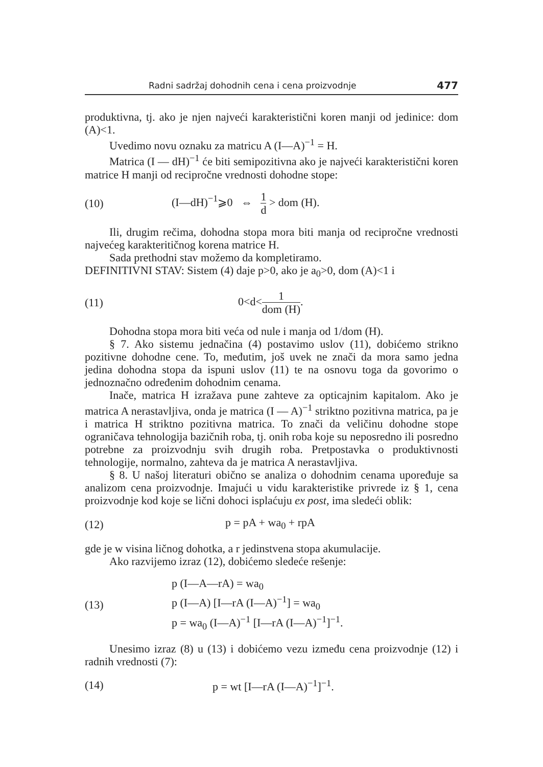Radni sadržaj dohodnih cena i cena proizvodnje 477
produktivna, tj. ako je njen najveći karakteristični koren manji od jedinice: dom (A)<1.
Uvedimo novu oznaku za matricu A (I—A)<sup>−1</sup> = H.
Matrica (I — dH)<sup>−1</sup> će biti semipozitivna ako je najveći karakteristični koren matrice H manji od recipročne vrednosti dohodne stope:
(10) (I—dH)<sup>−1</sup>⩾0 ⇔ 1 d > dom (H).
Ili, drugim rečima, dohodna stopa mora biti manja od recipročne vrednosti najvećeg karakteritičnog korena matrice H.
Sada prethodni stav možemo da kompletiramo.
DEFINITIVNI STAV: Sistem (4) daje p>0, ako je a<sub>0</sub>>0, dom (A)<1 i
(11) 0<d<1 dom (H).
Dohodna stopa mora biti veća od nule i manja od 1/dom (H).
§ 7. Ako sistemu jednačina (4) postavimo uslov (11), dobićemo strikno pozitivne dohodne cene. To, međutim, još uvek ne znači da mora samo jedna jedina dohodna stopa da ispuni uslov (11) te na osnovu toga da govorimo o jednoznačno određenim dohodnim cenama.
Inače, matrica H izražava pune zahteve za opticajnim kapitalom. Ako je matrica A nerastavljiva, onda je matrica (I — A)<sup>−1</sup> striktno pozitivna matrica, pa je i matrica H striktno pozitivna matrica. To znači da veličinu dohodne stope ograničava tehnologija bazičnih roba, tj. onih roba koje su neposredno ili posredno potrebne za proizvodnju svih drugih roba. Pretpostavka o produktivnosti tehnologije, normalno, zahteva da je matrica A nerastavljiva.
§ 8. U našoj literaturi obično se analiza o dohodnim cenama upoređuje sa analizom cena proizvodnje. Imajući u vidu karakteristike privrede iz § 1, cena proizvodnje kod koje se lični dohoci isplaćuju ex post, ima sledeći oblik:
(12) p = pA + wa<sub>0</sub> + rpA
gde je w visina ličnog dohotka, a r jedinstvena stopa akumulacije.
Ako razvijemo izraz (12), dobićemo sledeće rešenje:
(13) p (I—A—rA) = wa<sub>0</sub>
p (I—A) [I—rA (I—A)<sup>−1</sup>] = wa<sub>0</sub>
p = wa<sub>0</sub> (I—A)<sup>−1</sup> [I—rA (I—A)<sup>−1</sup>]<sup>−1</sup>.
Unesimo izraz (8) u (13) i dobićemo vezu između cena proizvodnje (12) i radnih vrednosti (7):
(14) p = wt [I—rA (I—A)<sup>−1</sup>]<sup>−1</sup>.